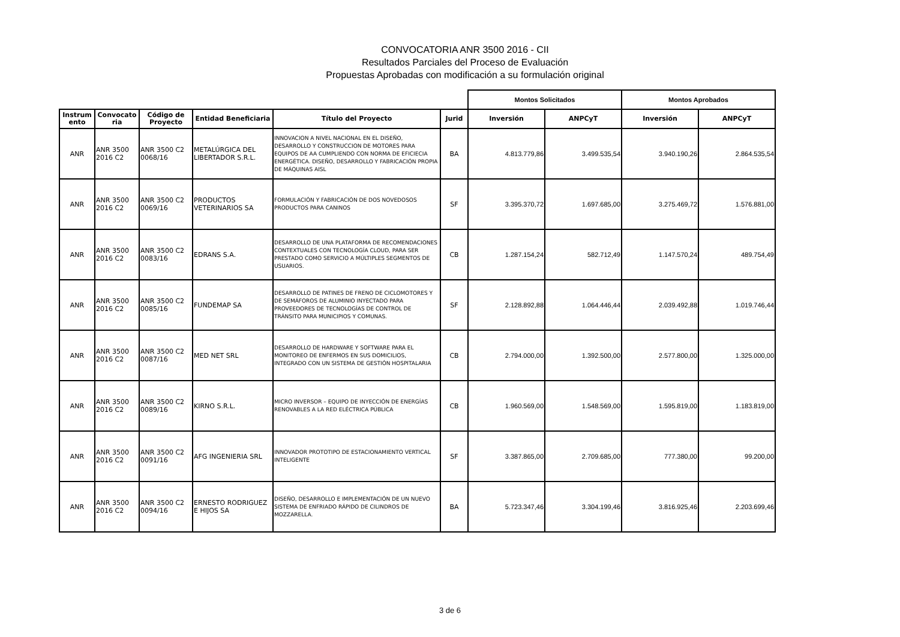CONVOCATORIA ANR 3500 2016 - CII
Resultados Parciales del Proceso de Evaluación
Propuestas Aprobadas con modificación a su formulación original
| | | | | | | Montos Solicitados | | Montos Aprobados | |
| --- | --- | --- | --- | --- | --- | --- | --- | --- | --- |
| Instrum ento | Convocato ria | Código de Proyecto | Entidad Beneficiaria | Título del Proyecto | Jurid | Inversión | ANPCyT | Inversión | ANPCyT |
| ANR | ANR 3500 2016 C2 | ANR 3500 C2 0068/16 | METALÚRGICA DEL LIBERTADOR S.R.L. | INNOVACION A NIVEL NACIONAL EN EL DISEÑO, DESARROLLO Y CONSTRUCCION DE MOTORES PARA EQUIPOS DE AA CUMPLIENDO CON NORMA DE EFICIECIA ENERGÉTICA. DISEÑO, DESARROLLO Y FABRICACIÓN PROPIA DE MÁQUINAS AISL | BA | 4.813.779,86 | 3.499.535,54 | 3.940.190,26 | 2.864.535,54 |
| ANR | ANR 3500 2016 C2 | ANR 3500 C2 0069/16 | PRODUCTOS VETERINARIOS SA | FORMULACIÓN Y FABRICACIÓN DE DOS NOVEDOSOS PRODUCTOS PARA CANINOS | SF | 3.395.370,72 | 1.697.685,00 | 3.275.469,72 | 1.576.881,00 |
| ANR | ANR 3500 2016 C2 | ANR 3500 C2 0083/16 | EDRANS S.A. | DESARROLLO DE UNA PLATAFORMA DE RECOMENDACIONES CONTEXTUALES CON TECNOLOGÍA CLOUD, PARA SER PRESTADO COMO SERVICIO A MÚLTIPLES SEGMENTOS DE USUARIOS. | CB | 1.287.154,24 | 582.712,49 | 1.147.570,24 | 489.754,49 |
| ANR | ANR 3500 2016 C2 | ANR 3500 C2 0085/16 | FUNDEMAP SA | DESARROLLO DE PATINES DE FRENO DE CICLOMOTORES Y DE SEMÁFOROS DE ALUMINIO INYECTADO PARA PROVEEDORES DE TECNOLOGÍAS DE CONTROL DE TRÁNSITO PARA MUNICIPIOS Y COMUNAS. | SF | 2.128.892,88 | 1.064.446,44 | 2.039.492,88 | 1.019.746,44 |
| ANR | ANR 3500 2016 C2 | ANR 3500 C2 0087/16 | MED NET SRL | DESARROLLO DE HARDWARE Y SOFTWARE PARA EL MONITOREO DE ENFERMOS EN SUS DOMICILIOS, INTEGRADO CON UN SISTEMA DE GESTIÓN HOSPITALARIA | CB | 2.794.000,00 | 1.392.500,00 | 2.577.800,00 | 1.325.000,00 |
| ANR | ANR 3500 2016 C2 | ANR 3500 C2 0089/16 | KIRNO S.R.L. | MICRO INVERSOR – EQUIPO DE INYECCIÓN DE ENERGÍAS RENOVABLES A LA RED ELÉCTRICA PÚBLICA | CB | 1.960.569,00 | 1.548.569,00 | 1.595.819,00 | 1.183.819,00 |
| ANR | ANR 3500 2016 C2 | ANR 3500 C2 0091/16 | AFG INGENIERIA SRL | INNOVADOR PROTOTIPO DE ESTACIONAMIENTO VERTICAL INTELIGENTE | SF | 3.387.865,00 | 2.709.685,00 | 777.380,00 | 99.200,00 |
| ANR | ANR 3500 2016 C2 | ANR 3500 C2 0094/16 | ERNESTO RODRIGUEZ E HIJOS SA | DISEÑO, DESARROLLO E IMPLEMENTACIÓN DE UN NUEVO SISTEMA DE ENFRIADO RÁPIDO DE CILINDROS DE MOZZARELLA. | BA | 5.723.347,46 | 3.304.199,46 | 3.816.925,46 | 2.203.699,46 |
3 de 6